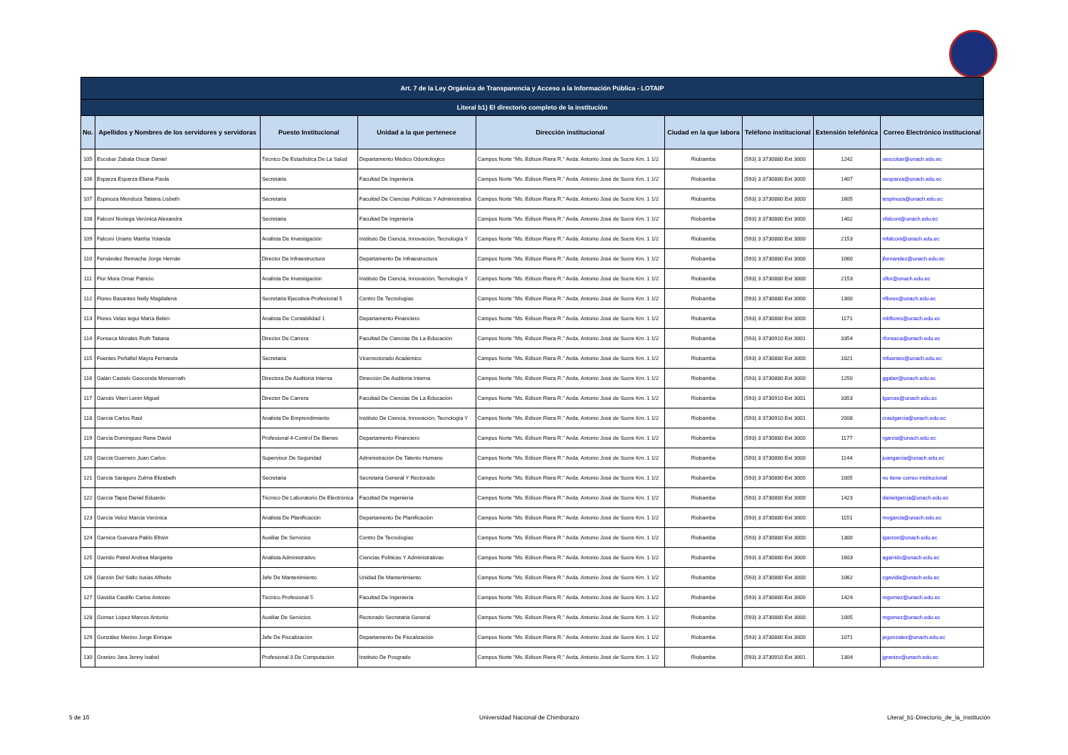| Art. 7 de la Ley Orgánica de Transparencia y Acceso a la Información Pública - LOTAIP | | | | | | | | |
| Literal b1) El directorio completo de la institución | | | | | | | | |
| No. | Apellidos y Nombres de los servidores y servidoras | Puesto Institucional | Unidad a la que pertenece | Dirección institucional | Ciudad en la que labora | Teléfono institucional | Extensión telefónica | Correo Electrónico institucional |
| 105 | Escobar Zabala Oscar Daniel | Técnico De Estadística De La Salud | Departamento Médico Odontológico | Campus Norte "Ms. Edison Riera R." Avda. Antonio José de Sucre Km. 1 1/2 | Riobamba | (593) 3 3730880 Ext 3000 | 1242 | oescobar@unach.edu.ec |
| 106 | Esparza Esparza Eliana Paola | Secretaria | Facultad De Ingeniería | Campus Norte "Ms. Edison Riera R." Avda. Antonio José de Sucre Km. 1 1/2 | Riobamba | (593) 3 3730880 Ext 3000 | 1407 | eesparza@unach.edu.ec |
| 107 | Espinoza Mendoza Tatiana Lisbeth | Secretaria | Facultad De Ciencias Políticas Y Administrativa | Campus Norte "Ms. Edison Riera R." Avda. Antonio José de Sucre Km. 1 1/2 | Riobamba | (593) 3 3730880 Ext 3000 | 1605 | tespinoza@unach.edu.ec |
| 108 | Falconí Noriega Verónica Alexandra | Secretaria | Facultad De Ingeniería | Campus Norte "Ms. Edison Riera R." Avda. Antonio José de Sucre Km. 1 1/2 | Riobamba | (593) 3 3730880 Ext 3000 | 1402 | vfalconi@unach.edu.ec |
| 109 | Falconí Uriarte Martha Yolanda | Analista De Investigación | Instituto De Ciencia, Innovación, Tecnología Y | Campus Norte "Ms. Edison Riera R." Avda. Antonio José de Sucre Km. 1 1/2 | Riobamba | (593) 3 3730880 Ext 3000 | 2153 | mfalconi@unach.edu.ec |
| 110 | Fernández Remache Jorge Hernán | Director De Infraestructura | Departamento De Infraestructura | Campus Norte "Ms. Edison Riera R." Avda. Antonio José de Sucre Km. 1 1/2 | Riobamba | (593) 3 3730880 Ext 3000 | 1060 | jfernandez@unach.edu.ec |
| 111 | Flor Mora Omar Patricio | Analista De Investigación | Instituto De Ciencia, Innovación, Tecnología Y | Campus Norte "Ms. Edison Riera R." Avda. Antonio José de Sucre Km. 1 1/2 | Riobamba | (593) 3 3730880 Ext 3000 | 2153 | oflor@unach.edu.ec |
| 112 | Flores Basantes Nelly Magdalena | Secretaria Ejecutiva-Profesional 5 | Centro De Tecnologías | Campus Norte "Ms. Edison Riera R." Avda. Antonio José de Sucre Km. 1 1/2 | Riobamba | (593) 3 3730880 Ext 3000 | 1300 | nflores@unach.edu.ec |
| 113 | Flores Velas tegui María Belén | Analista De Contabilidad 1 | Departamento Financiero | Campus Norte "Ms. Edison Riera R." Avda. Antonio José de Sucre Km. 1 1/2 | Riobamba | (593) 3 3730880 Ext 3000 | 1171 | mbflores@unach.edu.ec |
| 114 | Fonseca Morales Ruth Tatiana | Director De Carrera | Facultad De Ciencias De La Educación | Campus Norte "Ms. Edison Riera R." Avda. Antonio José de Sucre Km. 1 1/2 | Riobamba | (593) 3 3730910 Ext 3001 | 3354 | rfonseca@unach.edu.ec |
| 115 | Fuentes Peñafiel Mayra Fernanda | Secretaria | Vicerrectorado Académico | Campus Norte "Ms. Edison Riera R." Avda. Antonio José de Sucre Km. 1 1/2 | Riobamba | (593) 3 3730880 Ext 3000 | 1021 | mfuentes@unach.edu.ec |
| 116 | Galán Castelo Geoconda Monserrath | Directora De Auditoria Interna | Dirección De Auditoria Interna | Campus Norte "Ms. Edison Riera R." Avda. Antonio José de Sucre Km. 1 1/2 | Riobamba | (593) 3 3730880 Ext 3000 | 1250 | ggalan@unach.edu.ec |
| 117 | Garcés Viteri Lenin Miguel | Director De Carrera | Facultad De Ciencias De La Educación | Campus Norte "Ms. Edison Riera R." Avda. Antonio José de Sucre Km. 1 1/2 | Riobamba | (593) 3 3730910 Ext 3001 | 3353 | lgarces@unach.edu.ec |
| 118 | García Carlos Raúl | Analista De Emprendimiento | Instituto De Ciencia, Innovación, Tecnología Y | Campus Norte "Ms. Edison Riera R." Avda. Antonio José de Sucre Km. 1 1/2 | Riobamba | (593) 3 3730910 Ext 3001 | 2008 | craulgarcia@unach.edu.ec |
| 119 | García Domínguez Rene David | Profesional 4-Control De Bienes | Departamento Financiero | Campus Norte "Ms. Edison Riera R." Avda. Antonio José de Sucre Km. 1 1/2 | Riobamba | (593) 3 3730880 Ext 3000 | 1177 | rgarcia@unach.edu.ec |
| 120 | García Guerrero Juan Carlos | Supervisor De Seguridad | Administración De Talento Humano | Campus Norte "Ms. Edison Riera R." Avda. Antonio José de Sucre Km. 1 1/2 | Riobamba | (593) 3 3730880 Ext 3000 | 1144 | juangarcia@unach.edu,ec |
| 121 | García Saraguro Zulma Elizabeth | Secretaria | Secretaria General Y Rectorado | Campus Norte "Ms. Edison Riera R." Avda. Antonio José de Sucre Km. 1 1/2 | Riobamba | (593) 3 3730880 Ext 3000 | 1005 | no tiene correo institucional |
| 122 | García Tapia Daniel Eduardo | Técnico De Laboratorio De Electrónica | Facultad De Ingeniería | Campus Norte "Ms. Edison Riera R." Avda. Antonio José de Sucre Km. 1 1/2 | Riobamba | (593) 3 3730880 Ext 3000 | 1423 | danielgarcia@unach.edu.ec |
| 123 | García Veloz Marcia Verónica | Analista De Planificación | Departamento De Planificación | Campus Norte "Ms. Edison Riera R." Avda. Antonio José de Sucre Km. 1 1/2 | Riobamba | (593) 3 3730880 Ext 3000 | 1151 | mvgarcia@unach.edu.ec |
| 124 | Garnica Guevara Pablo Efraín | Auxiliar De Servicios | Centro De Tecnologías | Campus Norte "Ms. Edison Riera R." Avda. Antonio José de Sucre Km. 1 1/2 | Riobamba | (593) 3 3730880 Ext 3000 | 1300 | igarzon@unach.edu.ec |
| 125 | Garrido Patrel Andrea Margarita | Analista Administrativo | Ciencias Políticas Y Administrativas | Campus Norte "Ms. Edison Riera R." Avda. Antonio José de Sucre Km. 1 1/2 | Riobamba | (593) 3 3730880 Ext 3000 | 1603 | agarrido@unach.edu.ec |
| 126 | Garzón Del Salto Isaías Alfredo | Jefe De Mantenimiento | Unidad De Mantenimiento | Campus Norte "Ms. Edison Riera R." Avda. Antonio José de Sucre Km. 1 1/2 | Riobamba | (593) 3 3730880 Ext 3000 | 1062 | cgavidia@unach.edu.ec |
| 127 | Gavidia Castillo Carlos Antonio | Técnico Profesional 5 | Facultad De Ingeniería | Campus Norte "Ms. Edison Riera R." Avda. Antonio José de Sucre Km. 1 1/2 | Riobamba | (593) 3 3730880 Ext 3000 | 1424 | mgomez@unach.edu.ec |
| 128 | Gómez López Marcos Antonio | Auxiliar De Servicios | Rectorado Secretaria General | Campus Norte "Ms. Edison Riera R." Avda. Antonio José de Sucre Km. 1 1/2 | Riobamba | (593) 3 3730880 Ext 3000 | 1005 | mgomez@unach.edu.ec |
| 129 | González Merino Jorge Enrique | Jefe De Fiscalización | Departamento De Fiscalización | Campus Norte "Ms. Edison Riera R." Avda. Antonio José de Sucre Km. 1 1/2 | Riobamba | (593) 3 3730880 Ext 3000 | 1071 | jegonzalez@unach.edu.ec |
| 130 | Granizo Jara Jenny Isabel | Profesional 3 De Computación | Instituto De Posgrado | Campus Norte "Ms. Edison Riera R." Avda. Antonio José de Sucre Km. 1 1/2 | Riobamba | (593) 3 3730910 Ext 3001 | 1304 | jgranizo@unach.edu.ec |
5 de 16
Universidad Nacional de Chimborazo
Literal_b1-Directorio_de_la_Institución